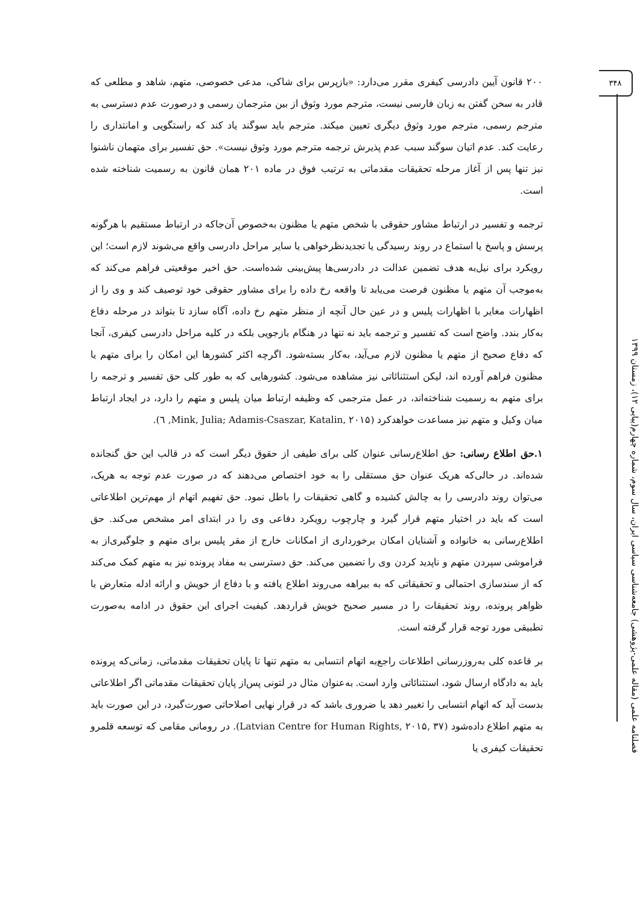۳۴۸
فصلنامه علمی (مقاله علمی-پژوهشی) جامعه‌شناسی سیاسی ایران، سال سوم، شماره چهارم(پیاپی ۱۲)، زمستان ۱۳۹۹
۲۰۰ قانون آیین دادرسی کیفری مقرر می‌دارد: «بازپرس برای شاکی، مدعی خصوصی، متهم، شاهد و مطلعی که قادر به سخن گفتن به زبان فارسی نیست، مترجم مورد وثوق از بین مترجمان رسمی و درصورت عدم دسترسی به مترجم رسمی، مترجم مورد وثوق دیگری تعیین میکند. مترجم باید سوگند یاد کند که راستگویی و امانتداری را رعایت کند. عدم اتیان سوگند سبب عدم پذیرش ترجمه مترجم مورد وثوق نیست». حق تفسیر برای متهمان ناشنوا نیز تنها پس از آغاز مرحله تحقیقات مقدماتی به ترتیب فوق در ماده ۲۰۱ همان قانون به رسمیت شناخته شده است.
ترجمه و تفسیر در ارتباط مشاور حقوقی با شخص متهم یا مظنون به‌خصوص آن‌جاکه در ارتباط مستقیم با هرگونه پرسش و پاسخ یا استماع در روند رسیدگی یا تجدیدنظرخواهی یا سایر مراحل دادرسی واقع می‌شوند لازم است؛ این رویکرد برای نیل‌به هدف تضمین عدالت در دادرسی‌ها پیش‌بینی شده‌است. حق اخیر موقعیتی فراهم می‌کند که به‌موجب آن متهم یا مظنون فرصت می‌یابد تا واقعه رخ داده را برای مشاور حقوقی خود توصیف کند و وی را از اظهارات مغایر با اظهارات پلیس و در عین حال آنچه از منظر متهم رخ داده، آگاه سازد تا بتواند در مرحله دفاع به‌کار بندد. واضح است که تفسیر و ترجمه باید نه تنها در هنگام بازجویی بلکه در کلیه مراحل دادرسی کیفری، آنجا که دفاع صحیح از متهم یا مظنون لازم می‌آید، به‌کار بسته‌شود. اگرچه اکثر کشورها این امکان را برای متهم یا مظنون فراهم آورده اند، لیکن استثنائاتی نیز مشاهده می‌شود. کشورهایی که به طور کلی حق تفسیر و ترجمه را برای متهم به رسمیت شناخته‌اند، در عمل مترجمی که وظیفه ارتباط میان پلیس و متهم را دارد، در ایجاد ارتباط میان وکیل و متهم نیز مساعدت خواهدکرد (Mink, Julia; Adamis-Csaszar, Katalin, ۲۰۱۵, ٦).
۱.حق اطلاع رسانی: حق اطلاع‌رسانی عنوان کلی برای طیفی از حقوق دیگر است که در قالب این حق گنجانده شده‌اند. در حالی‌که هریک عنوان حق مستقلی را به خود اختصاص می‌دهند که در صورت عدم توجه به هریک، می‌توان روند دادرسی را به چالش کشیده و گاهی تحقیقات را باطل نمود. حق تفهیم اتهام از مهم‌ترین اطلاعاتی است که باید در اختیار متهم قرار گیرد و چارچوب رویکرد دفاعی وی را در ابتدای امر مشخص می‌کند. حق اطلاع‌رسانی به خانواده و آشنایان امکان برخورداری از امکانات خارج از مقر پلیس برای متهم و جلوگیری‌از به فراموشی سپردن متهم و ناپدید کردن وی را تضمین می‌کند. حق دسترسی به مفاد پرونده نیز به متهم کمک می‌کند که از سندسازی احتمالی و تحقیقاتی که به بیراهه می‌روند اطلاع یافته و با دفاع از خویش و ارائه ادله متعارض با ظواهر پرونده، روند تحقیقات را در مسیر صحیح خویش قراردهد. کیفیت اجرای این حقوق در ادامه به‌صورت تطبیقی مورد توجه قرار گرفته است.
بر قاعده کلی به‌روزرسانی اطلاعات راجع‌به اتهام انتسابی به متهم تنها تا پایان تحقیقات مقدماتی، زمانی‌که پرونده باید به دادگاه ارسال شود، استثنائاتی وارد است. به‌عنوان مثال در لتونی پس‌از پایان تحقیقات مقدماتی اگر اطلاعاتی بدست آید که اتهام انتسابی را تغییر دهد یا ضروری باشد که در قرار نهایی اصلاحاتی صورت‌گیرد، در این صورت باید به متهم اطلاع داده‌شود (Latvian Centre for Human Rights, ۲۰۱۵, ۳۷). در رومانی مقامی که توسعه قلمرو تحقیقات کیفری یا